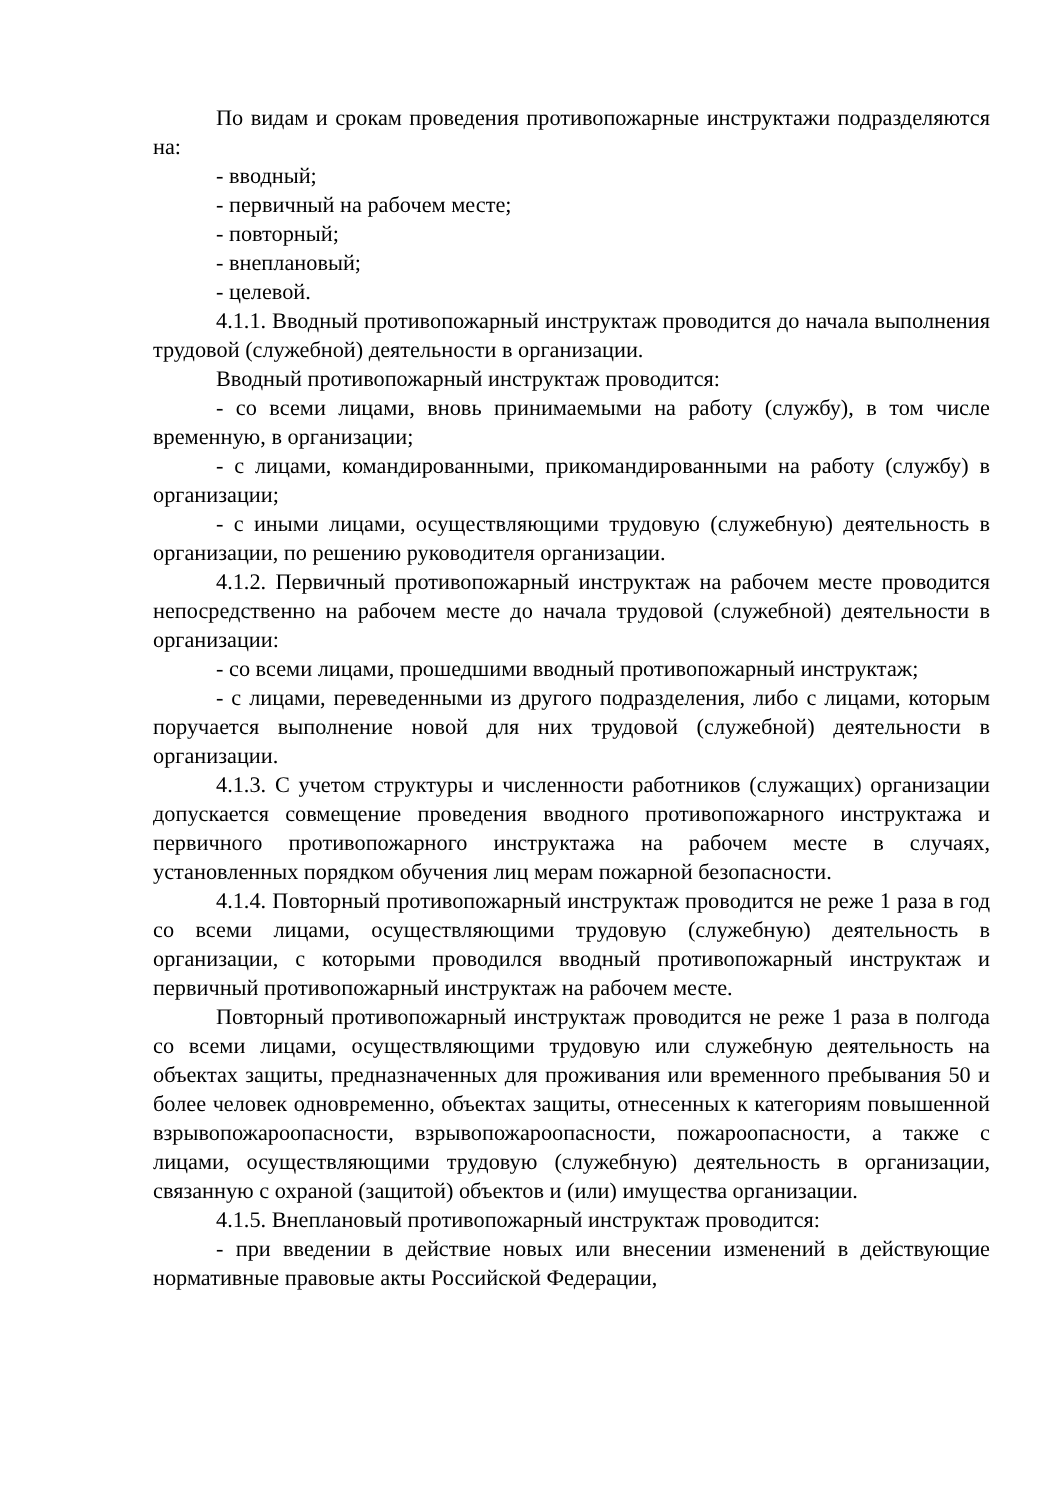По видам и срокам проведения противопожарные инструктажи подразделяются на:
- вводный;
- первичный на рабочем месте;
- повторный;
- внеплановый;
- целевой.
4.1.1. Вводный противопожарный инструктаж проводится до начала выполнения трудовой (служебной) деятельности в организации.
Вводный противопожарный инструктаж проводится:
- со всеми лицами, вновь принимаемыми на работу (службу), в том числе временную, в организации;
- с лицами, командированными, прикомандированными на работу (службу) в организации;
- с иными лицами, осуществляющими трудовую (служебную) деятельность в организации, по решению руководителя организации.
4.1.2. Первичный противопожарный инструктаж на рабочем месте проводится непосредственно на рабочем месте до начала трудовой (служебной) деятельности в организации:
- со всеми лицами, прошедшими вводный противопожарный инструктаж;
- с лицами, переведенными из другого подразделения, либо с лицами, которым поручается выполнение новой для них трудовой (служебной) деятельности в организации.
4.1.3. С учетом структуры и численности работников (служащих) организации допускается совмещение проведения вводного противопожарного инструктажа и первичного противопожарного инструктажа на рабочем месте в случаях, установленных порядком обучения лиц мерам пожарной безопасности.
4.1.4. Повторный противопожарный инструктаж проводится не реже 1 раза в год со всеми лицами, осуществляющими трудовую (служебную) деятельность в организации, с которыми проводился вводный противопожарный инструктаж и первичный противопожарный инструктаж на рабочем месте.
Повторный противопожарный инструктаж проводится не реже 1 раза в полгода со всеми лицами, осуществляющими трудовую или служебную деятельность на объектах защиты, предназначенных для проживания или временного пребывания 50 и более человек одновременно, объектах защиты, отнесенных к категориям повышенной взрывопожароопасности, взрывопожароопасности, пожароопасности, а также с лицами, осуществляющими трудовую (служебную) деятельность в организации, связанную с охраной (защитой) объектов и (или) имущества организации.
4.1.5. Внеплановый противопожарный инструктаж проводится:
- при введении в действие новых или внесении изменений в действующие нормативные правовые акты Российской Федерации,